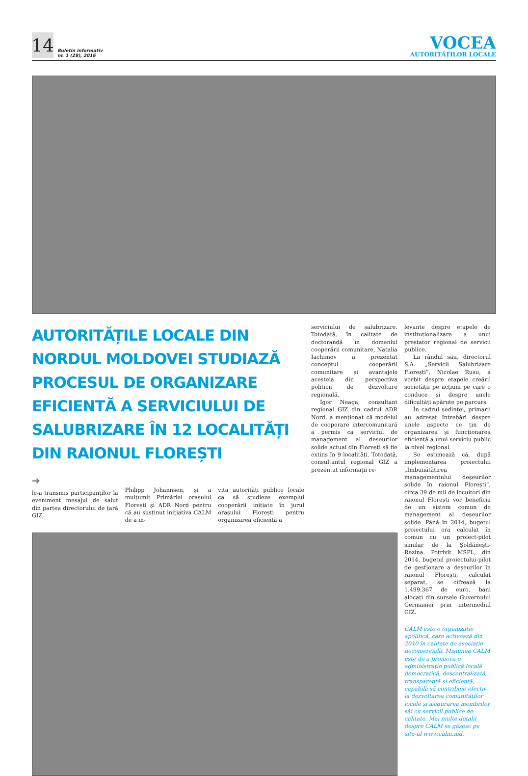14
Buletin informativ
nr. 1 (28), 2016
VOCEA
AUTORITĂȚILOR LOCALE
AUTORITĂȚILE LOCALE DIN NORDUL MOLDOVEI STUDIAZĂ PROCESUL DE ORGANIZARE EFICIENTĂ A SERVICIULUI DE SALUBRIZARE ÎN 12 LOCALITĂȚI DIN RAIONUL FLOREȘTI
➔
le-a transmis participanților la eveniment mesajul de salut din partea directorului de țară GIZ,
Philipp Johannsen, și a mulțumit Primăriei orașului Florești și ADR Nord pentru că au susținut inițiativa CALM de a in-
vita autorități publice locale ca să studieze exemplul cooperării inițiate în jurul orașului Florești pentru organizarea eficientă a
serviciului de salubrizare. Totodată, în calitate de doctorandă în domeniul cooperării comunitare, Natalia Iachimov a prezentat conceptul cooperării comunitare și avantajele acesteia din perspectiva politicii de dezvoltare regională.
Igor Neaga, consultant regional GIZ din cadrul ADR Nord, a menționat că modelul de cooperare intercomunitară a permis ca serviciul de management al deșeurilor solide actual din Florești să fie extins în 9 localități. Totodată, consultantul regional GIZ a prezentat informații re-
levante despre etapele de instituționalizare a unui prestator regional de servicii publice.
La rândul său, directorul S.A. „Servicii Salubrizare Florești”, Nicolae Rusu, a vorbit despre etapele creării societății pe acțiuni pe care o conduce și despre unele dificultăți apărute pe parcurs.
În cadrul ședinței, primarii au adresat întrebări despre unele aspecte ce țin de organizarea și funcționarea eficientă a unui serviciu public la nivel regional.
Se estimează că, după implementarea proiectului „Îmbunătățirea managementului deșeurilor solide în raionul Florești”, circa 39 de mii de locuitori din raionul Florești vor beneficia de un sistem comun de management al deșeurilor solide. Până în 2014, bugetul proiectului era calculat în comun cu un proiect-pilot similar de la Șoldănești-Rezina. Potrivit MSPL, din 2014, bugetul proiectului-pilot de gestionare a deșeurilor în raionul Florești, calculat separat, se cifrează la 1.499.367 de euro, bani alocați din sursele Guvernului Germaniei prin intermediul GIZ.
CALM este o organizație apolitică, care activează din 2010 în calitate de asociație necomercială. Misiunea CALM este de a promova o administrație publică locală democratică, descentralizată, transparentă și eficientă, capabilă să contribuie efectiv la dezvoltarea comunităților locale și asigurarea membrilor săi cu servicii publice de calitate. Mai multe detalii despre CALM se găsesc pe site-ul www.calm.md.